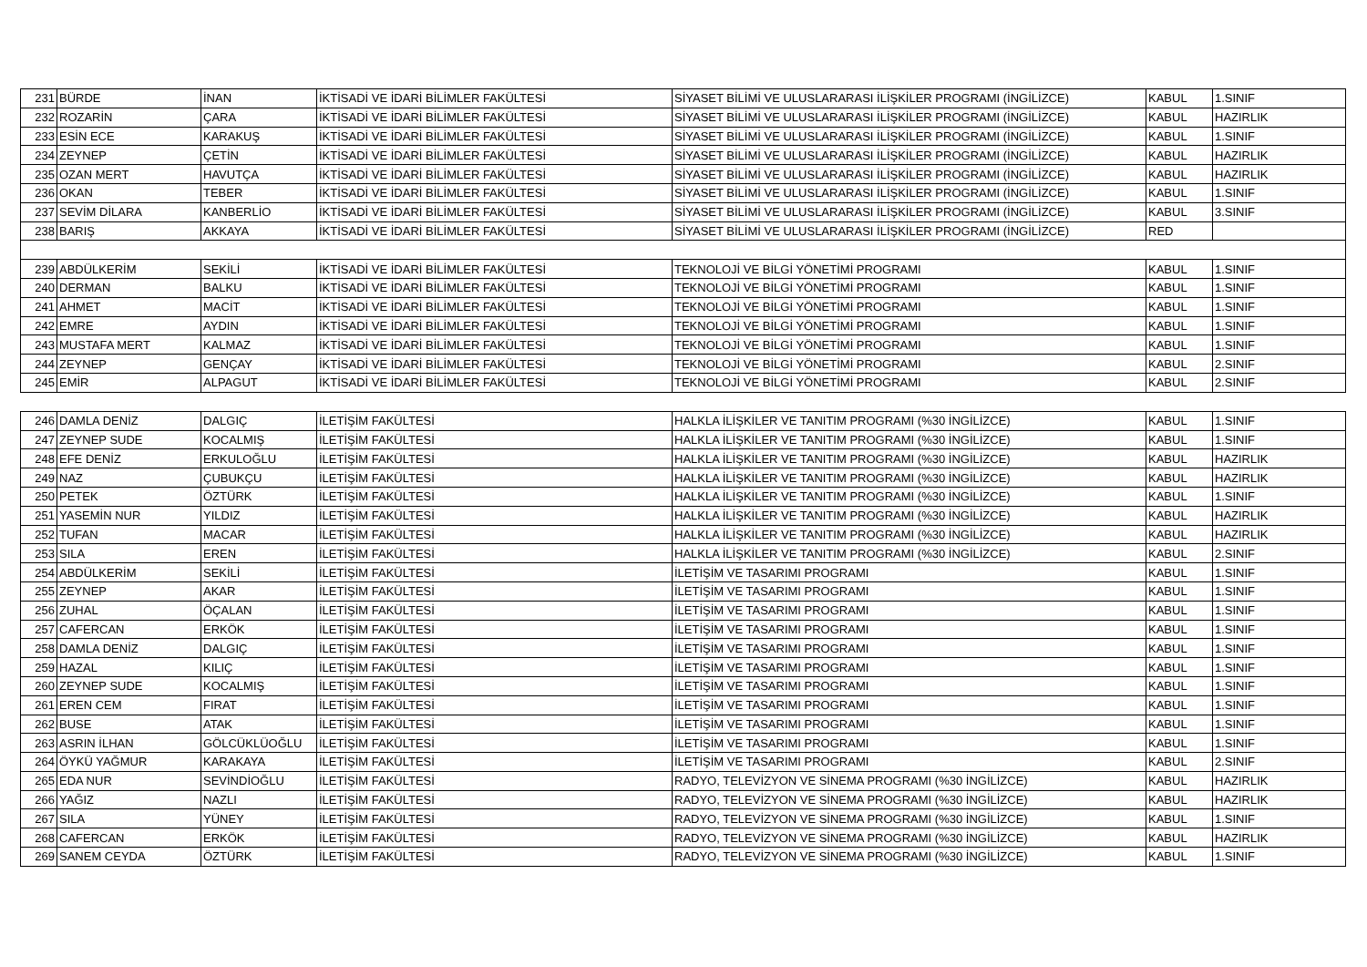| 231 | BÜRDE | İNAN | İKTİSADİ VE İDARİ BİLİMLER FAKÜLTESİ | SİYASET BİLİMİ VE ULUSLARARASI İLİŞKİLER PROGRAMI (İNGİLİZCE) | KABUL | 1.SINIF |
| 232 | ROZARİN | ÇARA | İKTİSADİ VE İDARİ BİLİMLER FAKÜLTESİ | SİYASET BİLİMİ VE ULUSLARARASI İLİŞKİLER PROGRAMI (İNGİLİZCE) | KABUL | HAZIRLIK |
| 233 | ESİN ECE | KARAKUŞ | İKTİSADİ VE İDARİ BİLİMLER FAKÜLTESİ | SİYASET BİLİMİ VE ULUSLARARASI İLİŞKİLER PROGRAMI (İNGİLİZCE) | KABUL | 1.SINIF |
| 234 | ZEYNEP | ÇETİN | İKTİSADİ VE İDARİ BİLİMLER FAKÜLTESİ | SİYASET BİLİMİ VE ULUSLARARASI İLİŞKİLER PROGRAMI (İNGİLİZCE) | KABUL | HAZIRLIK |
| 235 | OZAN MERT | HAVUTÇA | İKTİSADİ VE İDARİ BİLİMLER FAKÜLTESİ | SİYASET BİLİMİ VE ULUSLARARASI İLİŞKİLER PROGRAMI (İNGİLİZCE) | KABUL | HAZIRLIK |
| 236 | OKAN | TEBER | İKTİSADİ VE İDARİ BİLİMLER FAKÜLTESİ | SİYASET BİLİMİ VE ULUSLARARASI İLİŞKİLER PROGRAMI (İNGİLİZCE) | KABUL | 1.SINIF |
| 237 | SEVİM DİLARA | KANBERLİO | İKTİSADİ VE İDARİ BİLİMLER FAKÜLTESİ | SİYASET BİLİMİ VE ULUSLARARASI İLİŞKİLER PROGRAMI (İNGİLİZCE) | KABUL | 3.SINIF |
| 238 | BARIŞ | AKKAYA | İKTİSADİ VE İDARİ BİLİMLER FAKÜLTESİ | SİYASET BİLİMİ VE ULUSLARARASI İLİŞKİLER PROGRAMI (İNGİLİZCE) | RED | |
| 239 | ABDÜLKERİM | SEKİLİ | İKTİSADİ VE İDARİ BİLİMLER FAKÜLTESİ | TEKNOLOJİ VE BİLGİ YÖNETİMİ PROGRAMI | KABUL | 1.SINIF |
| 240 | DERMAN | BALKU | İKTİSADİ VE İDARİ BİLİMLER FAKÜLTESİ | TEKNOLOJİ VE BİLGİ YÖNETİMİ PROGRAMI | KABUL | 1.SINIF |
| 241 | AHMET | MACİT | İKTİSADİ VE İDARİ BİLİMLER FAKÜLTESİ | TEKNOLOJİ VE BİLGİ YÖNETİMİ PROGRAMI | KABUL | 1.SINIF |
| 242 | EMRE | AYDIN | İKTİSADİ VE İDARİ BİLİMLER FAKÜLTESİ | TEKNOLOJİ VE BİLGİ YÖNETİMİ PROGRAMI | KABUL | 1.SINIF |
| 243 | MUSTAFA MERT | KALMAZ | İKTİSADİ VE İDARİ BİLİMLER FAKÜLTESİ | TEKNOLOJİ VE BİLGİ YÖNETİMİ PROGRAMI | KABUL | 1.SINIF |
| 244 | ZEYNEP | GENÇAY | İKTİSADİ VE İDARİ BİLİMLER FAKÜLTESİ | TEKNOLOJİ VE BİLGİ YÖNETİMİ PROGRAMI | KABUL | 2.SINIF |
| 245 | EMİR | ALPAGUT | İKTİSADİ VE İDARİ BİLİMLER FAKÜLTESİ | TEKNOLOJİ VE BİLGİ YÖNETİMİ PROGRAMI | KABUL | 2.SINIF |
| 246 | DAMLA DENİZ | DALGIÇ | İLETİŞİM FAKÜLTESİ | HALKLA İLİŞKİLER VE TANITIM PROGRAMI (%30 İNGİLİZCE) | KABUL | 1.SINIF |
| 247 | ZEYNEP SUDE | KOCALMIŞ | İLETİŞİM FAKÜLTESİ | HALKLA İLİŞKİLER VE TANITIM PROGRAMI (%30 İNGİLİZCE) | KABUL | 1.SINIF |
| 248 | EFE DENİZ | ERKULOĞLU | İLETİŞİM FAKÜLTESİ | HALKLA İLİŞKİLER VE TANITIM PROGRAMI (%30 İNGİLİZCE) | KABUL | HAZIRLIK |
| 249 | NAZ | ÇUBUKÇU | İLETİŞİM FAKÜLTESİ | HALKLA İLİŞKİLER VE TANITIM PROGRAMI (%30 İNGİLİZCE) | KABUL | HAZIRLIK |
| 250 | PETEK | ÖZTÜRK | İLETİŞİM FAKÜLTESİ | HALKLA İLİŞKİLER VE TANITIM PROGRAMI (%30 İNGİLİZCE) | KABUL | 1.SINIF |
| 251 | YASEMİN NUR | YILDIZ | İLETİŞİM FAKÜLTESİ | HALKLA İLİŞKİLER VE TANITIM PROGRAMI (%30 İNGİLİZCE) | KABUL | HAZIRLIK |
| 252 | TUFAN | MACAR | İLETİŞİM FAKÜLTESİ | HALKLA İLİŞKİLER VE TANITIM PROGRAMI (%30 İNGİLİZCE) | KABUL | HAZIRLIK |
| 253 | SILA | EREN | İLETİŞİM FAKÜLTESİ | HALKLA İLİŞKİLER VE TANITIM PROGRAMI (%30 İNGİLİZCE) | KABUL | 2.SINIF |
| 254 | ABDÜLKERİM | SEKİLİ | İLETİŞİM FAKÜLTESİ | İLETİŞİM VE TASARIMI PROGRAMI | KABUL | 1.SINIF |
| 255 | ZEYNEP | AKAR | İLETİŞİM FAKÜLTESİ | İLETİŞİM VE TASARIMI PROGRAMI | KABUL | 1.SINIF |
| 256 | ZUHAL | ÖÇALAN | İLETİŞİM FAKÜLTESİ | İLETİŞİM VE TASARIMI PROGRAMI | KABUL | 1.SINIF |
| 257 | CAFERCAN | ERKÖK | İLETİŞİM FAKÜLTESİ | İLETİŞİM VE TASARIMI PROGRAMI | KABUL | 1.SINIF |
| 258 | DAMLA DENİZ | DALGIÇ | İLETİŞİM FAKÜLTESİ | İLETİŞİM VE TASARIMI PROGRAMI | KABUL | 1.SINIF |
| 259 | HAZAL | KILIÇ | İLETİŞİM FAKÜLTESİ | İLETİŞİM VE TASARIMI PROGRAMI | KABUL | 1.SINIF |
| 260 | ZEYNEP SUDE | KOCALMIŞ | İLETİŞİM FAKÜLTESİ | İLETİŞİM VE TASARIMI PROGRAMI | KABUL | 1.SINIF |
| 261 | EREN CEM | FIRAT | İLETİŞİM FAKÜLTESİ | İLETİŞİM VE TASARIMI PROGRAMI | KABUL | 1.SINIF |
| 262 | BUSE | ATAK | İLETİŞİM FAKÜLTESİ | İLETİŞİM VE TASARIMI PROGRAMI | KABUL | 1.SINIF |
| 263 | ASRIN İLHAN | GÖLCÜKLÜOĞLU | İLETİŞİM FAKÜLTESİ | İLETİŞİM VE TASARIMI PROGRAMI | KABUL | 1.SINIF |
| 264 | ÖYKÜ YAĞMUR | KARAKAYA | İLETİŞİM FAKÜLTESİ | İLETİŞİM VE TASARIMI PROGRAMI | KABUL | 2.SINIF |
| 265 | EDA NUR | SEVİNDİOĞLU | İLETİŞİM FAKÜLTESİ | RADYO, TELEVİZYON VE SİNEMA PROGRAMI (%30 İNGİLİZCE) | KABUL | HAZIRLIK |
| 266 | YAĞIZ | NAZLI | İLETİŞİM FAKÜLTESİ | RADYO, TELEVİZYON VE SİNEMA PROGRAMI (%30 İNGİLİZCE) | KABUL | HAZIRLIK |
| 267 | SILA | YÜNEY | İLETİŞİM FAKÜLTESİ | RADYO, TELEVİZYON VE SİNEMA PROGRAMI (%30 İNGİLİZCE) | KABUL | 1.SINIF |
| 268 | CAFERCAN | ERKÖK | İLETİŞİM FAKÜLTESİ | RADYO, TELEVİZYON VE SİNEMA PROGRAMI (%30 İNGİLİZCE) | KABUL | HAZIRLIK |
| 269 | SANEM CEYDA | ÖZTÜRK | İLETİŞİM FAKÜLTESİ | RADYO, TELEVİZYON VE SİNEMA PROGRAMI (%30 İNGİLİZCE) | KABUL | 1.SINIF |